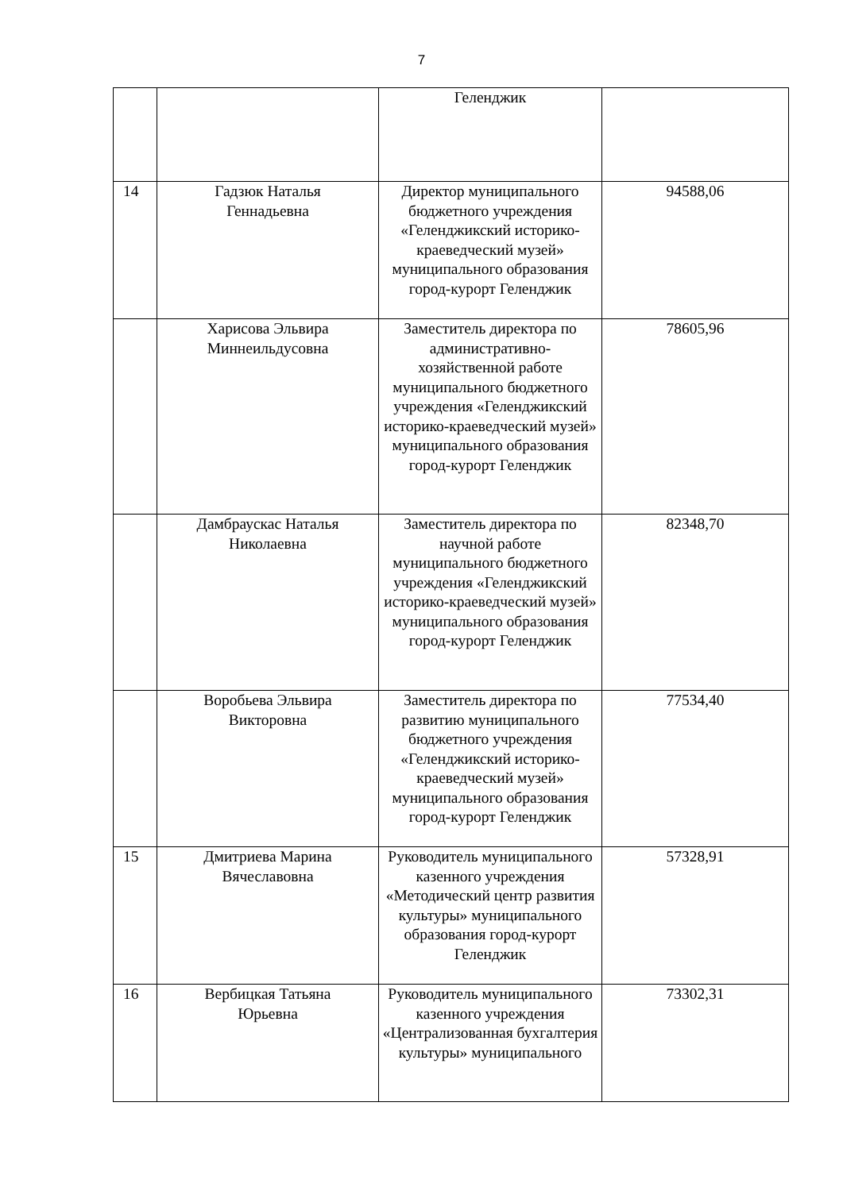7
| | | Геленджик | |
| 14 | Гадзюк Наталья Геннадьевна | Директор муниципального бюджетного учреждения «Геленджикский историко-краеведческий музей» муниципального образования город-курорт Геленджик | 94588,06 |
| | Харисова Эльвира Миннеильдусовна | Заместитель директора по административно-хозяйственной работе муниципального бюджетного учреждения «Геленджикский историко-краеведческий музей» муниципального образования город-курорт Геленджик | 78605,96 |
| | Дамбраускас Наталья Николаевна | Заместитель директора по научной работе муниципального бюджетного учреждения «Геленджикский историко-краеведческий музей» муниципального образования город-курорт Геленджик | 82348,70 |
| | Воробьева Эльвира Викторовна | Заместитель директора по развитию муниципального бюджетного учреждения «Геленджикский историко-краеведческий музей» муниципального образования город-курорт Геленджик | 77534,40 |
| 15 | Дмитриева Марина Вячеславовна | Руководитель муниципального казенного учреждения «Методический центр развития культуры» муниципального образования город-курорт Геленджик | 57328,91 |
| 16 | Вербицкая Татьяна Юрьевна | Руководитель муниципального казенного учреждения «Централизованная бухгалтерия культуры» муниципального | 73302,31 |